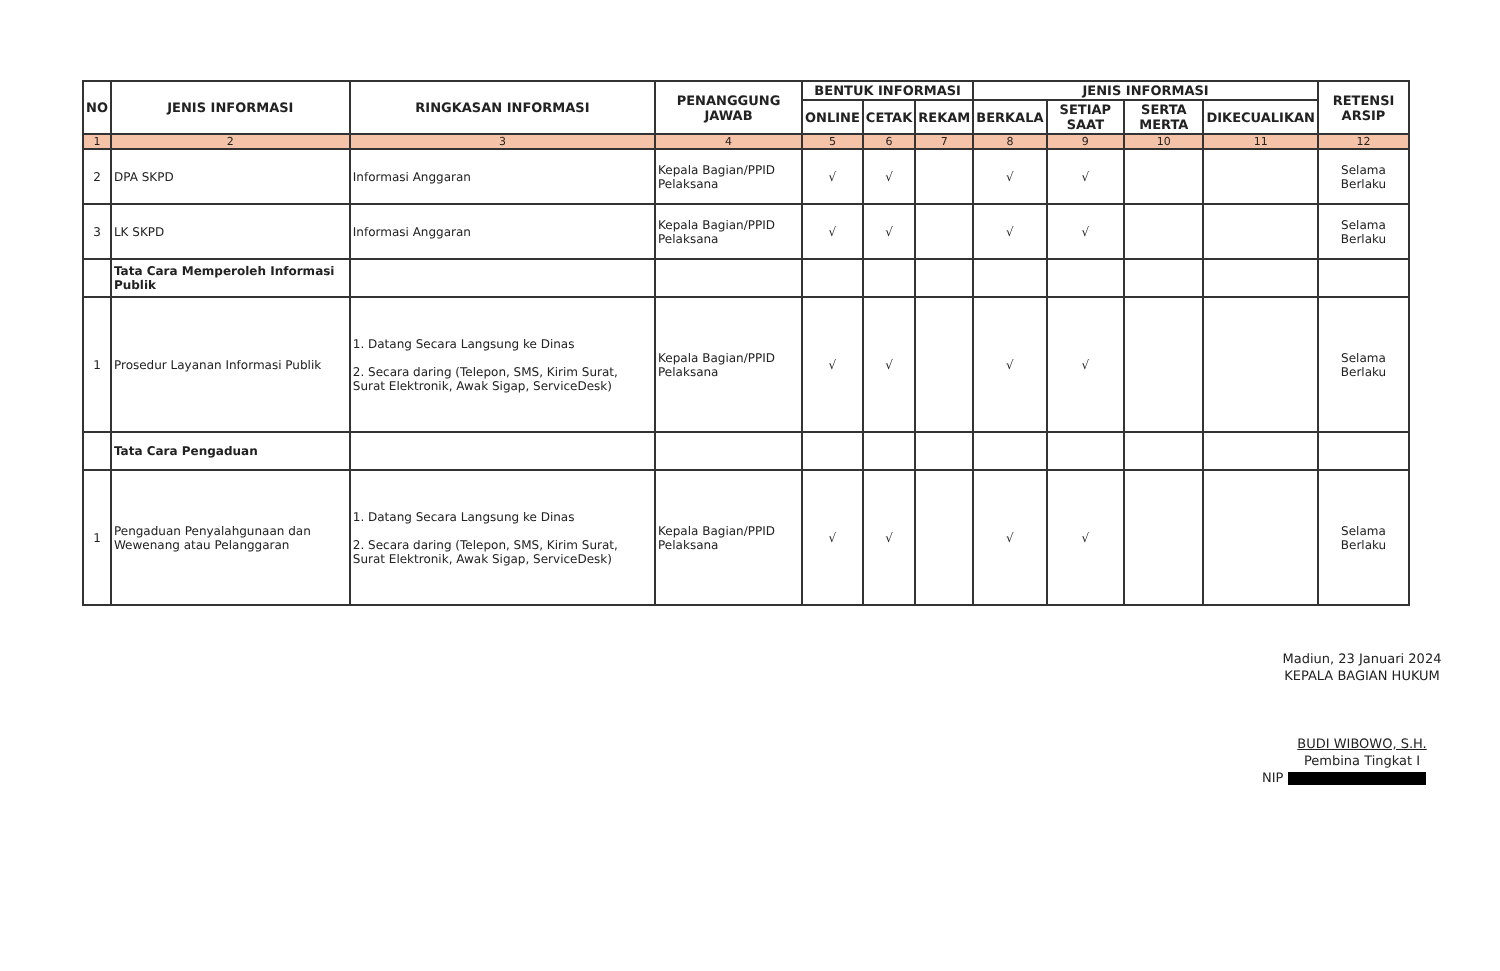| NO | JENIS INFORMASI | RINGKASAN INFORMASI | PENANGGUNG JAWAB | BENTUK INFORMASI | | | JENIS INFORMASI | | | | RETENSI ARSIP |
| --- | --- | --- | --- | --- | --- | --- | --- | --- | --- | --- | --- |
| | | | | ONLINE | CETAK | REKAM | BERKALA | SETIAP SAAT | SERTA MERTA | DIKECUALIKAN | |
| 1 | 2 | 3 | 4 | 5 | 6 | 7 | 8 | 9 | 10 | 11 | 12 |
| 2 | DPA SKPD | Informasi Anggaran | Kepala Bagian/PPID Pelaksana | √ | √ | | √ | √ | | | Selama Berlaku |
| 3 | LK SKPD | Informasi Anggaran | Kepala Bagian/PPID Pelaksana | √ | √ | | √ | √ | | | Selama Berlaku |
| | Tata Cara Memperoleh Informasi Publik | | | | | | | | | | |
| 1 | Prosedur Layanan Informasi Publik | 1. Datang Secara Langsung ke Dinas 2. Secara daring (Telepon, SMS, Kirim Surat, Surat Elektronik, Awak Sigap, ServiceDesk) | Kepala Bagian/PPID Pelaksana | √ | √ | | √ | √ | | | Selama Berlaku |
| | Tata Cara Pengaduan | | | | | | | | | | |
| 1 | Pengaduan Penyalahgunaan dan Wewenang atau Pelanggaran | 1. Datang Secara Langsung ke Dinas 2. Secara daring (Telepon, SMS, Kirim Surat, Surat Elektronik, Awak Sigap, ServiceDesk) | Kepala Bagian/PPID Pelaksana | √ | √ | | √ | √ | | | Selama Berlaku |
Madiun, 23 Januari 2024
KEPALA BAGIAN HUKUM
BUDI WIBOWO, S.H.
Pembina Tingkat I
NIP